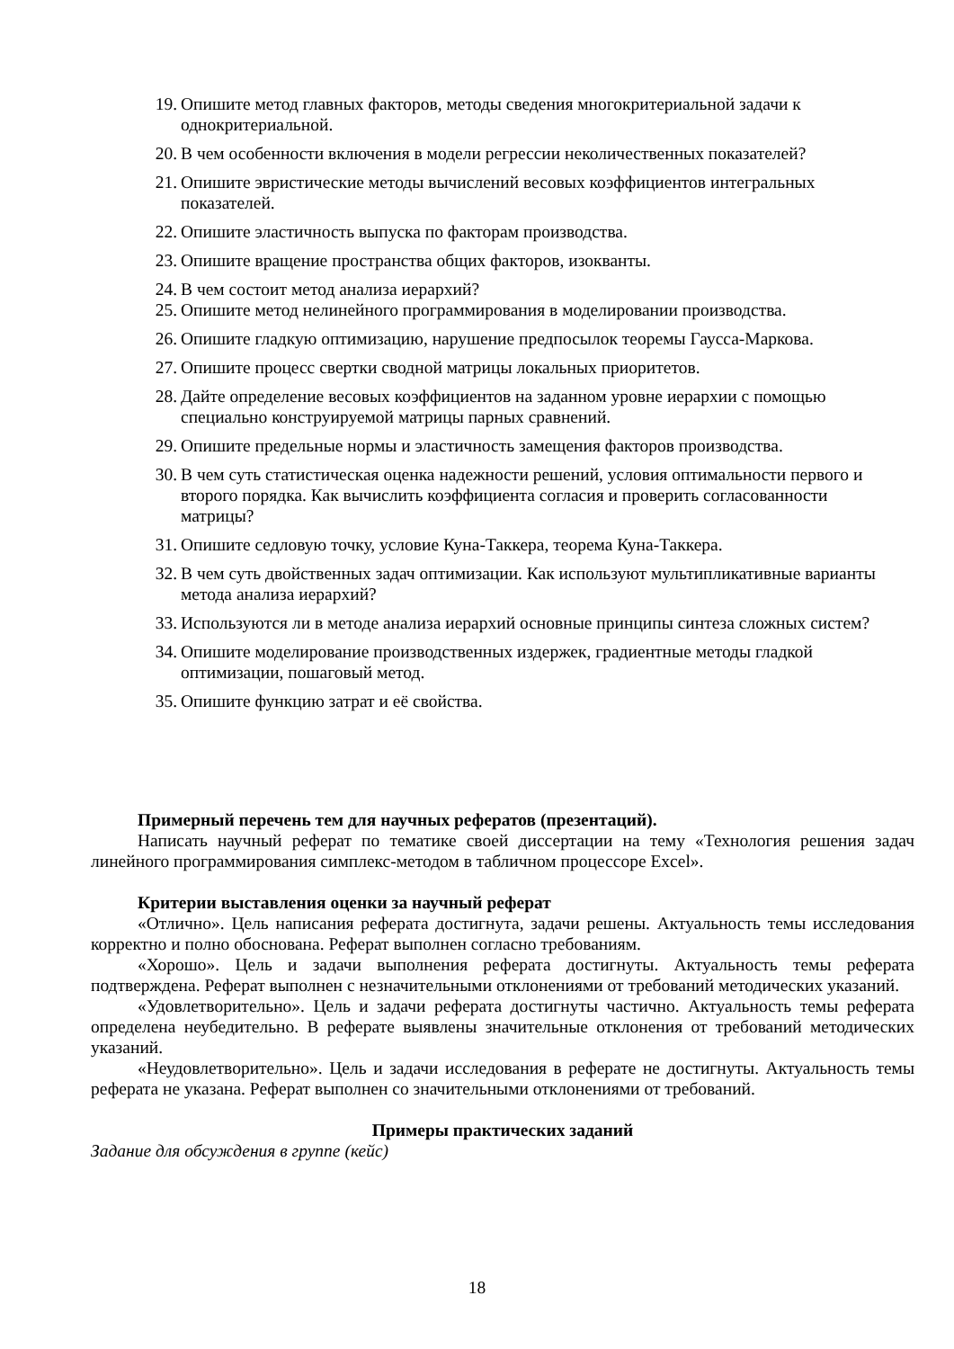19. Опишите метод главных факторов, методы сведения многокритериальной задачи к однокритериальной.
20. В чем особенности включения в модели регрессии неколичественных показателей?
21. Опишите эвристические методы вычислений весовых коэффициентов интегральных показателей.
22. Опишите эластичность выпуска по факторам производства.
23. Опишите вращение пространства общих факторов, изокванты.
24. В чем состоит метод анализа иерархий?
25. Опишите метод нелинейного программирования в моделировании производства.
26. Опишите гладкую оптимизацию, нарушение предпосылок теоремы Гаусса-Маркова.
27. Опишите процесс свертки сводной матрицы локальных приоритетов.
28. Дайте определение весовых коэффициентов на заданном уровне иерархии с помощью специально конструируемой матрицы парных сравнений.
29. Опишите предельные нормы и эластичность замещения факторов производства.
30. В чем суть статистическая оценка надежности решений, условия оптимальности первого и второго порядка. Как вычислить коэффициента согласия и проверить согласованности матрицы?
31. Опишите седловую точку, условие Куна-Таккера, теорема Куна-Таккера.
32. В чем суть двойственных задач оптимизации. Как используют мультипликативные варианты метода анализа иерархий?
33. Используются ли в методе анализа иерархий основные принципы синтеза сложных систем?
34. Опишите моделирование производственных издержек, градиентные методы гладкой оптимизации, пошаговый метод.
35. Опишите функцию затрат и её свойства.
Примерный перечень тем для научных рефератов (презентаций).
Написать научный реферат по тематике своей диссертации на тему «Технология решения задач линейного программирования симплекс-методом в табличном процессоре Excel».
Критерии выставления оценки за научный реферат
«Отлично». Цель написания реферата достигнута, задачи решены. Актуальность темы исследования корректно и полно обоснована. Реферат выполнен согласно требованиям.
«Хорошо». Цель и задачи выполнения реферата достигнуты. Актуальность темы реферата подтверждена. Реферат выполнен с незначительными отклонениями от требований методических указаний.
«Удовлетворительно». Цель и задачи реферата достигнуты частично. Актуальность темы реферата определена неубедительно. В реферате выявлены значительные отклонения от требований методических указаний.
«Неудовлетворительно». Цель и задачи исследования в реферате не достигнуты. Актуальность темы реферата не указана. Реферат выполнен со значительными отклонениями от требований.
Примеры практических заданий
Задание для обсуждения в группе (кейс)
18